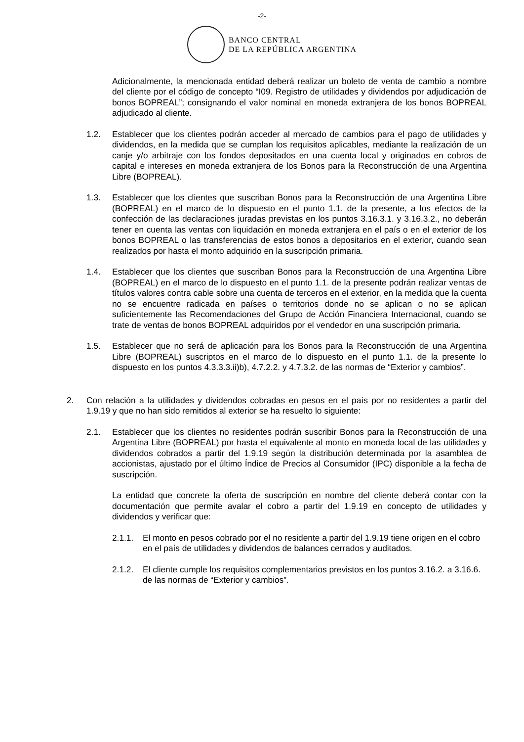-2-
BANCO CENTRAL
DE LA REPÚBLICA ARGENTINA
Adicionalmente, la mencionada entidad deberá realizar un boleto de venta de cambio a nombre del cliente por el código de concepto “I09. Registro de utilidades y dividendos por adjudicación de bonos BOPREAL”; consignando el valor nominal en moneda extranjera de los bonos BOPREAL adjudicado al cliente.
1.2. Establecer que los clientes podrán acceder al mercado de cambios para el pago de utilidades y dividendos, en la medida que se cumplan los requisitos aplicables, mediante la realización de un canje y/o arbitraje con los fondos depositados en una cuenta local y originados en cobros de capital e intereses en moneda extranjera de los Bonos para la Reconstrucción de una Argentina Libre (BOPREAL).
1.3. Establecer que los clientes que suscriban Bonos para la Reconstrucción de una Argentina Libre (BOPREAL) en el marco de lo dispuesto en el punto 1.1. de la presente, a los efectos de la confección de las declaraciones juradas previstas en los puntos 3.16.3.1. y 3.16.3.2., no deberán tener en cuenta las ventas con liquidación en moneda extranjera en el país o en el exterior de los bonos BOPREAL o las transferencias de estos bonos a depositarios en el exterior, cuando sean realizados por hasta el monto adquirido en la suscripción primaria.
1.4. Establecer que los clientes que suscriban Bonos para la Reconstrucción de una Argentina Libre (BOPREAL) en el marco de lo dispuesto en el punto 1.1. de la presente podrán realizar ventas de títulos valores contra cable sobre una cuenta de terceros en el exterior, en la medida que la cuenta no se encuentre radicada en países o territorios donde no se aplican o no se aplican suficientemente las Recomendaciones del Grupo de Acción Financiera Internacional, cuando se trate de ventas de bonos BOPREAL adquiridos por el vendedor en una suscripción primaria.
1.5. Establecer que no será de aplicación para los Bonos para la Reconstrucción de una Argentina Libre (BOPREAL) suscriptos en el marco de lo dispuesto en el punto 1.1. de la presente lo dispuesto en los puntos 4.3.3.3.ii)b), 4.7.2.2. y 4.7.3.2. de las normas de “Exterior y cambios”.
2. Con relación a la utilidades y dividendos cobradas en pesos en el país por no residentes a partir del 1.9.19 y que no han sido remitidos al exterior se ha resuelto lo siguiente:
2.1. Establecer que los clientes no residentes podrán suscribir Bonos para la Reconstrucción de una Argentina Libre (BOPREAL) por hasta el equivalente al monto en moneda local de las utilidades y dividendos cobrados a partir del 1.9.19 según la distribución determinada por la asamblea de accionistas, ajustado por el último Índice de Precios al Consumidor (IPC) disponible a la fecha de suscripción.
La entidad que concrete la oferta de suscripción en nombre del cliente deberá contar con la documentación que permite avalar el cobro a partir del 1.9.19 en concepto de utilidades y dividendos y verificar que:
2.1.1.
El monto en pesos cobrado por el no residente a partir del 1.9.19 tiene origen en el cobro en el país de utilidades y dividendos de balances cerrados y auditados.
2.1.2.
El cliente cumple los requisitos complementarios previstos en los puntos 3.16.2. a 3.16.6. de las normas de “Exterior y cambios”.